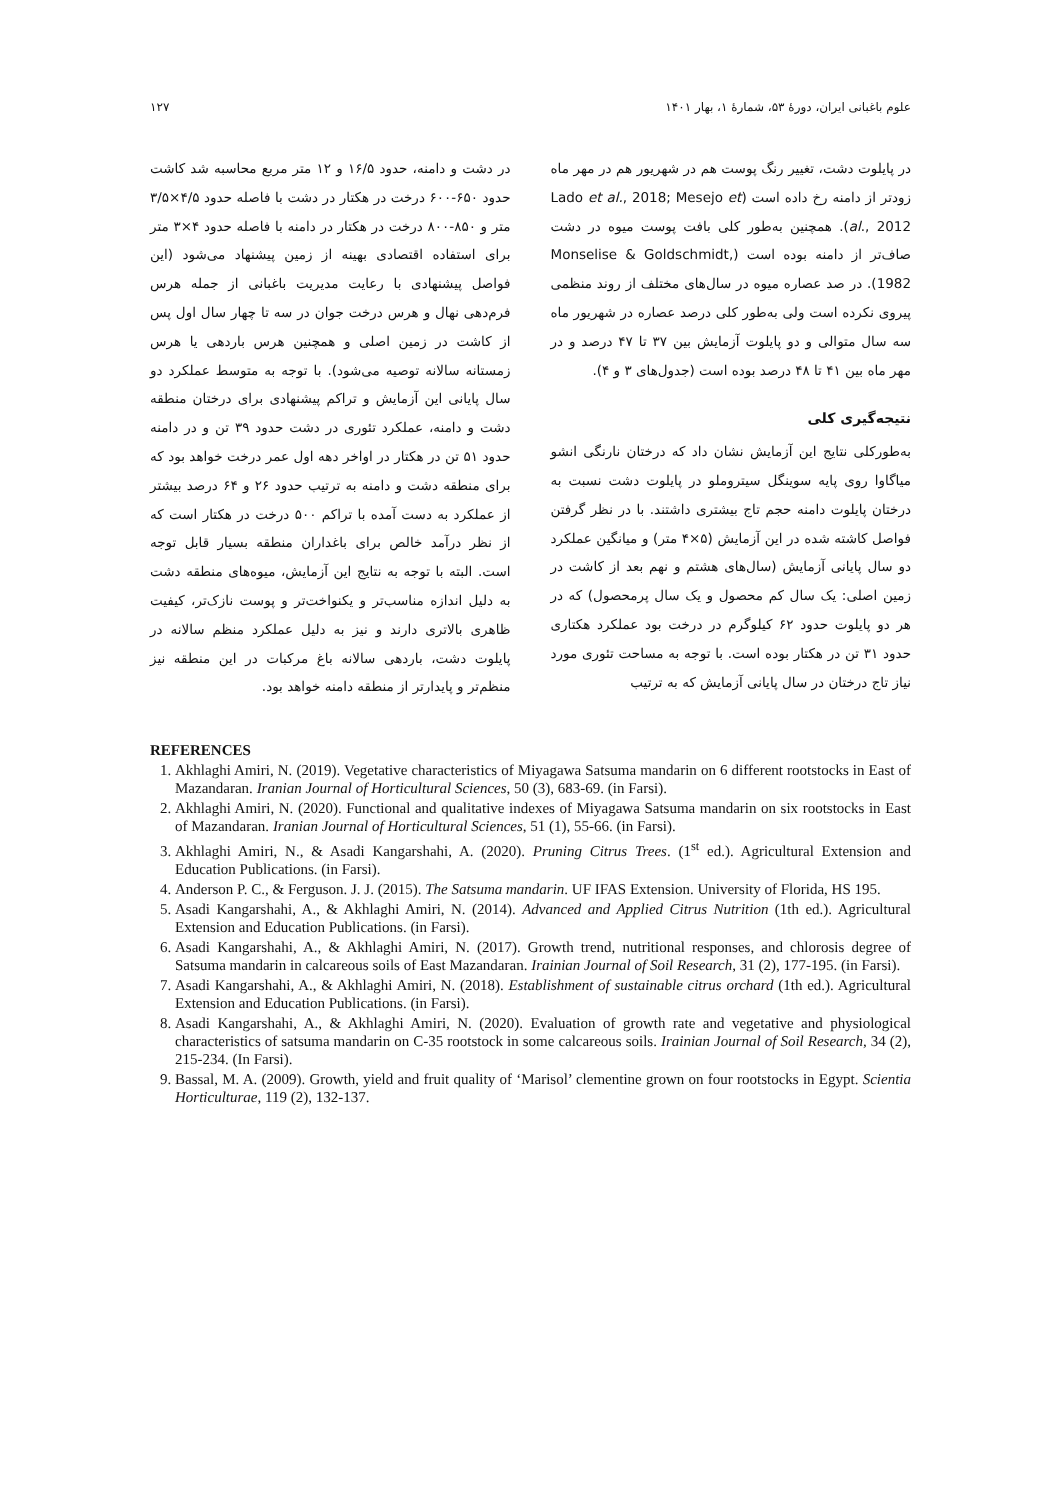علوم باغبانی ایران، دورهٔ ۵۳، شمارهٔ ۱، بهار ۱۴۰۱ ۱۲۷
در پایلوت دشت، تغییر رنگ پوست هم در شهریور هم در مهر ماه زودتر از دامنه رخ داده است (Lado et al., 2018; Mesejo et al., 2012). همچنین به‌طور کلی بافت پوست میوه در دشت صاف‌تر از دامنه بوده است (Monselise & Goldschmidt, 1982). در صد عصاره میوه در سال‌های مختلف از روند منظمی پیروی نکرده است ولی به‌طور کلی درصد عصاره در شهریور ماه سه سال متوالی و دو پایلوت آزمایش بین ۳۷ تا ۴۷ درصد و در مهر ماه بین ۴۱ تا ۴۸ درصد بوده است (جدول‌های ۳ و ۴).
نتیجه‌گیری کلی
به‌طورکلی نتایج این آزمایش نشان داد که درختان نارنگی انشو میاگاوا روی پایه سوینگل سیتروملو در پایلوت دشت نسبت به درختان پایلوت دامنه حجم تاج بیشتری داشتند. با در نظر گرفتن فواصل کاشته شده در این آزمایش (۵×۴ متر) و میانگین عملکرد دو سال پایانی آزمایش (سال‌های هشتم و نهم بعد از کاشت در زمین اصلی: یک سال کم محصول و یک سال پرمحصول) که در هر دو پایلوت حدود ۶۲ کیلوگرم در درخت بود عملکرد هکتاری حدود ۳۱ تن در هکتار بوده است. با توجه به مساحت تئوری مورد نیاز تاج درختان در سال پایانی آزمایش که به ترتیب
در دشت و دامنه، حدود ۱۶/۵ و ۱۲ متر مربع محاسبه شد کاشت حدود ۶۵۰-۶۰۰ درخت در هکتار در دشت با فاصله حدود ۴/۵×۳/۵ متر و ۸۵۰-۸۰۰ درخت در هکتار در دامنه با فاصله حدود ۴×۳ متر برای استفاده اقتصادی بهینه از زمین پیشنهاد می‌شود (این فواصل پیشنهادی با رعایت مدیریت باغبانی از جمله هرس فرم‌دهی نهال و هرس درخت جوان در سه تا چهار سال اول پس از کاشت در زمین اصلی و همچنین هرس باردهی یا هرس زمستانه سالانه توصیه می‌شود). با توجه به متوسط عملکرد دو سال پایانی این آزمایش و تراکم پیشنهادی برای درختان منطقه دشت و دامنه، عملکرد تئوری در دشت حدود ۳۹ تن و در دامنه حدود ۵۱ تن در هکتار در اواخر دهه اول عمر درخت خواهد بود که برای منطقه دشت و دامنه به ترتیب حدود ۲۶ و ۶۴ درصد بیشتر از عملکرد به دست آمده با تراکم ۵۰۰ درخت در هکتار است که از نظر درآمد خالص برای باغداران منطقه بسیار قابل توجه است. البته با توجه به نتایج این آزمایش، میوه‌های منطقه دشت به دلیل اندازه مناسب‌تر و یکنواخت‌تر و پوست نازک‌تر، کیفیت ظاهری بالاتری دارند و نیز به دلیل عملکرد منظم سالانه در پایلوت دشت، باردهی سالانه باغ مرکبات در این منطقه نیز منظم‌تر و پایدارتر از منطقه دامنه خواهد بود.
REFERENCES
1. Akhlaghi Amiri, N. (2019). Vegetative characteristics of Miyagawa Satsuma mandarin on 6 different rootstocks in East of Mazandaran. Iranian Journal of Horticultural Sciences, 50 (3), 683-69. (in Farsi).
2. Akhlaghi Amiri, N. (2020). Functional and qualitative indexes of Miyagawa Satsuma mandarin on six rootstocks in East of Mazandaran. Iranian Journal of Horticultural Sciences, 51 (1), 55-66. (in Farsi).
3. Akhlaghi Amiri, N., & Asadi Kangarshahi, A. (2020). Pruning Citrus Trees. (1<sup>st</sup> ed.). Agricultural Extension and Education Publications. (in Farsi).
4. Anderson P. C., & Ferguson. J. J. (2015). The Satsuma mandarin. UF IFAS Extension. University of Florida, HS 195.
5. Asadi Kangarshahi, A., & Akhlaghi Amiri, N. (2014). Advanced and Applied Citrus Nutrition (1th ed.). Agricultural Extension and Education Publications. (in Farsi).
6. Asadi Kangarshahi, A., & Akhlaghi Amiri, N. (2017). Growth trend, nutritional responses, and chlorosis degree of Satsuma mandarin in calcareous soils of East Mazandaran. Irainian Journal of Soil Research, 31 (2), 177-195. (in Farsi).
7. Asadi Kangarshahi, A., & Akhlaghi Amiri, N. (2018). Establishment of sustainable citrus orchard (1th ed.). Agricultural Extension and Education Publications. (in Farsi).
8. Asadi Kangarshahi, A., & Akhlaghi Amiri, N. (2020). Evaluation of growth rate and vegetative and physiological characteristics of satsuma mandarin on C-35 rootstock in some calcareous soils. Irainian Journal of Soil Research, 34 (2), 215-234. (In Farsi).
9. Bassal, M. A. (2009). Growth, yield and fruit quality of ‘Marisol’ clementine grown on four rootstocks in Egypt. Scientia Horticulturae, 119 (2), 132-137.